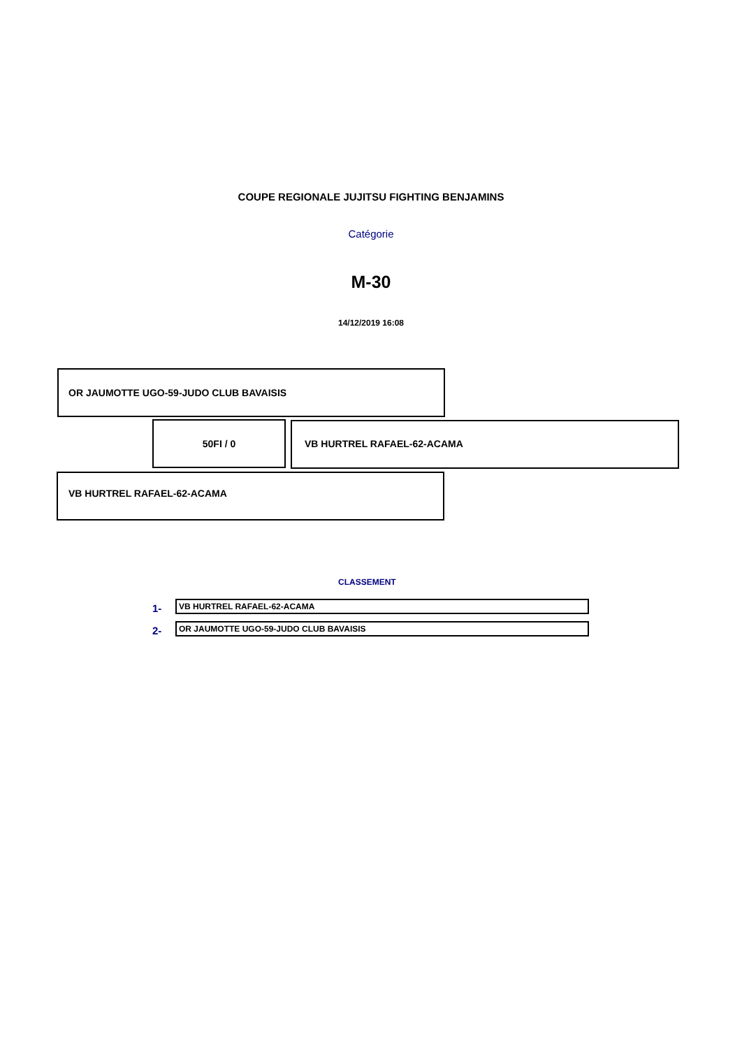COUPE REGIONALE JUJITSU FIGHTING BENJAMINS
Catégorie
M-30
14/12/2019 16:08
OR JAUMOTTE UGO-59-JUDO CLUB BAVAISIS
50FI / 0 VB HURTREL RAFAEL-62-ACAMA
VB HURTREL RAFAEL-62-ACAMA
CLASSEMENT
1- VB HURTREL RAFAEL-62-ACAMA
2- OR JAUMOTTE UGO-59-JUDO CLUB BAVAISIS